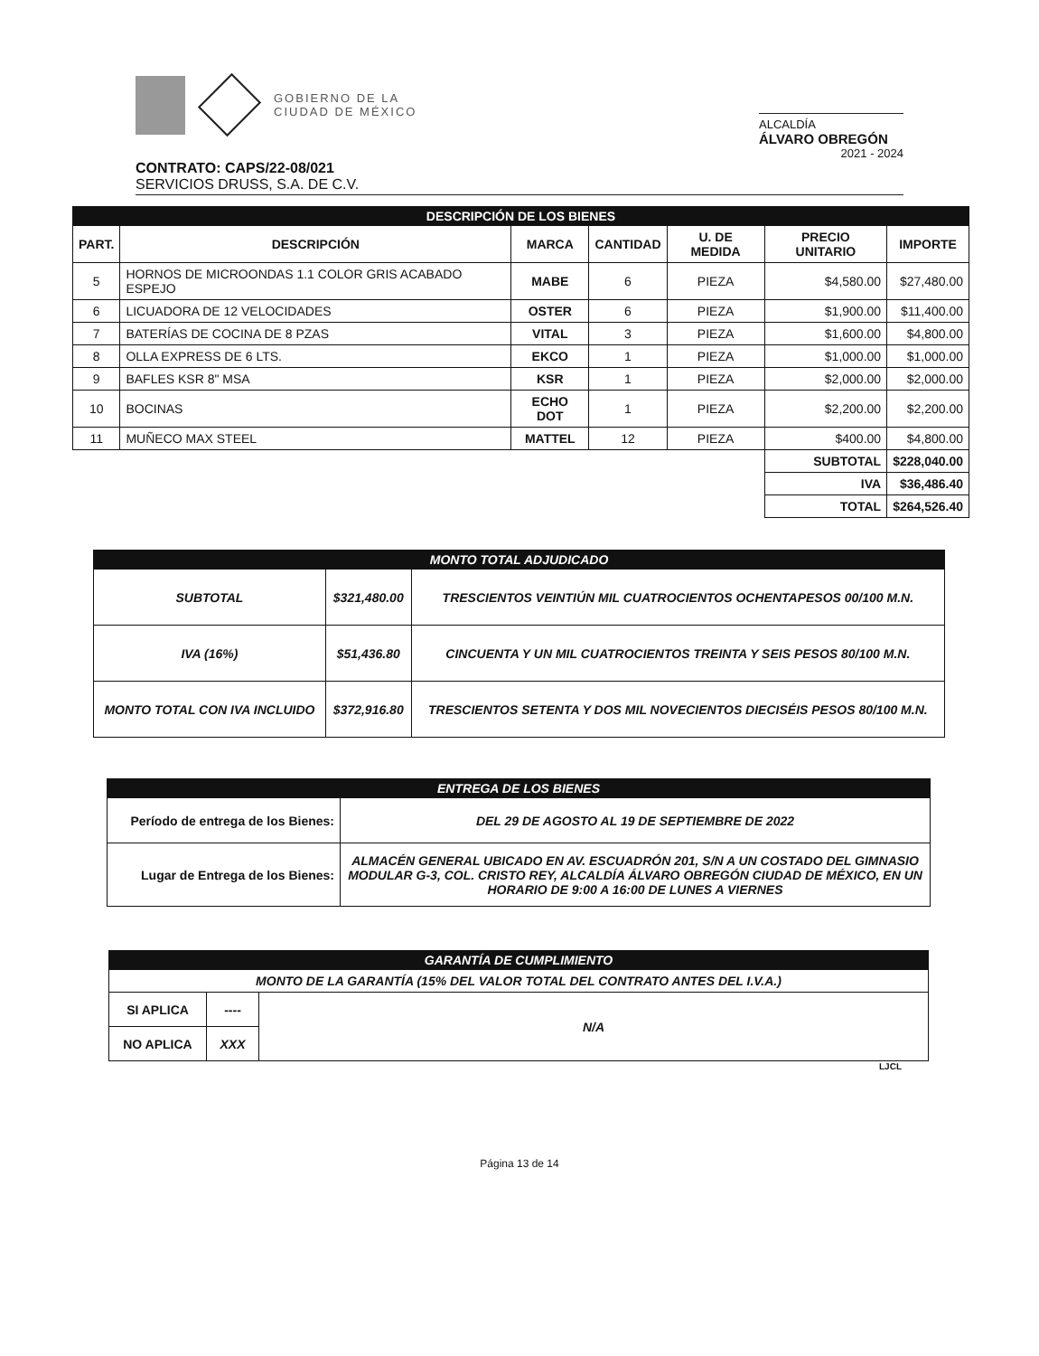GOBIERNO DE LA
CIUDAD DE MÉXICO
ALCALDÍA
ÁLVARO OBREGÓN
2021 - 2024
CONTRATO: CAPS/22-08/021
SERVICIOS DRUSS, S.A. DE C.V.
| DESCRIPCIÓN DE LOS BIENES | | | | | | |
| PART. | DESCRIPCIÓN | MARCA | CANTIDAD | U. DE MEDIDA | PRECIO UNITARIO | IMPORTE |
| 5 | HORNOS DE MICROONDAS 1.1 COLOR GRIS ACABADO ESPEJO | MABE | 6 | PIEZA | $4,580.00 | $27,480.00 |
| 6 | LICUADORA DE 12 VELOCIDADES | OSTER | 6 | PIEZA | $1,900.00 | $11,400.00 |
| 7 | BATERÍAS DE COCINA DE 8 PZAS | VITAL | 3 | PIEZA | $1,600.00 | $4,800.00 |
| 8 | OLLA EXPRESS DE 6 LTS. | EKCO | 1 | PIEZA | $1,000.00 | $1,000.00 |
| 9 | BAFLES KSR 8" MSA | KSR | 1 | PIEZA | $2,000.00 | $2,000.00 |
| 10 | BOCINAS | ECHO DOT | 1 | PIEZA | $2,200.00 | $2,200.00 |
| 11 | MUÑECO MAX STEEL | MATTEL | 12 | PIEZA | $400.00 | $4,800.00 |
| | | | | | SUBTOTAL | $228,040.00 |
| | | | | | IVA | $36,486.40 |
| | | | | | TOTAL | $264,526.40 |
| MONTO TOTAL ADJUDICADO | | |
| SUBTOTAL | $321,480.00 | TRESCIENTOS VEINTIÚN MIL CUATROCIENTOS OCHENTAPESOS 00/100 M.N. |
| IVA (16%) | $51,436.80 | CINCUENTA Y UN MIL CUATROCIENTOS TREINTA Y SEIS PESOS 80/100 M.N. |
| MONTO TOTAL CON IVA INCLUIDO | $372,916.80 | TRESCIENTOS SETENTA Y DOS MIL NOVECIENTOS DIECISÉIS PESOS 80/100 M.N. |
| ENTREGA DE LOS BIENES | |
| Período de entrega de los Bienes: | DEL 29 DE AGOSTO AL 19 DE SEPTIEMBRE DE 2022 |
| Lugar de Entrega de los Bienes: | ALMACÉN GENERAL UBICADO EN AV. ESCUADRÓN 201, S/N A UN COSTADO DEL GIMNASIO MODULAR G-3, COL. CRISTO REY, ALCALDÍA ÁLVARO OBREGÓN CIUDAD DE MÉXICO, EN UN HORARIO DE 9:00 A 16:00 DE LUNES A VIERNES |
| GARANTÍA DE CUMPLIMIENTO | | |
| MONTO DE LA GARANTÍA (15% DEL VALOR TOTAL DEL CONTRATO ANTES DEL I.V.A.) | | |
| SI APLICA | ---- | N/A |
| NO APLICA | XXX | |
LJCL
Página 13 de 14